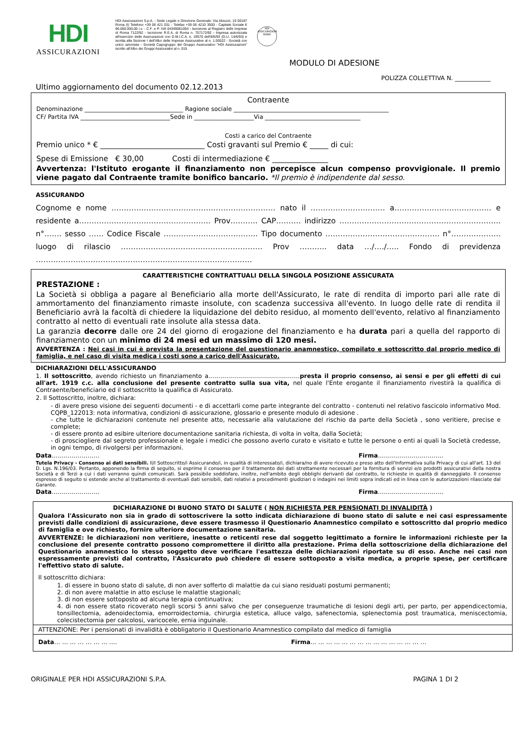HDI
ASSICURAZIONI
HDI Assicurazioni S.p.A. - Sede Legale e Direzione Generale: Via Abruzzi, 10 00187 Roma (I) Telefono +39 06 421 031 - Telefax +39 06 4210 3500 - Capitale Sociale € 96.000.000,00 i.v. - C.F. e P. IVA 04349061004 - Iscrizione al Registro delle Imprese di Roma 7122/92 - Iscrizione R.E.A. di Roma n. 757172/92 - Impresa autorizzata all'esercizio delle Assicurazioni con D.M.I.C.A. n. 19570 dell'8/6/93 (G.U. 14/6/93) e iscritta alla Sezione I dell'Albo delle Imprese Assicurative al n. 1.00022 - Società con unico azionista - Società Capogruppo del Gruppo Assicurativo "HDI Assicurazioni" iscritto all'Albo dei Gruppi Assicurativi al n. 015
HDI ASSICURAZIONI ROMA
MODULO DI ADESIONE
POLIZZA COLLETTIVA N. ____________
Ultimo aggiornamento del documento 02.12.2013
Contraente
Denominazione _________________________________ Ragione sociale ____________________________________________________
CF/ Partita IVA ______________________________Sede in ____________________Via ________________________________
Costi a carico del Contraente
Premio unico * € ____________________________ Costi gravanti sul Premio € _____ di cui:
Spese di Emissione € 30,00 Costi di intermediazione € _______________
Avvertenza: l'Istituto erogante il finanziamento non percepisce alcun compenso provvigionale. Il premio viene pagato dal Contraente tramite bonifico bancario. *Il premio è indipendente dal sesso.
ASSICURANDO
Cognome e nome ………………………………………………………… nato il ………………………… a………………………………… e residente a…………………………………………….. Prov……….. CAP………. indirizzo ……………………………………………………….. n°……. sesso …… Codice Fiscale ……………………………….. Tipo documento ………………………………………. n°……………….. luogo di rilascio ………………………………………………… Prov ……….. data …/…./….. Fondo di previdenza ……………………………………………………………………………
CARATTERISTICHE CONTRATTUALI DELLA SINGOLA POSIZIONE ASSICURATA
PRESTAZIONE :
La Società si obbliga a pagare al Beneficiario alla morte dell'Assicurato, le rate di rendita di importo pari alle rate di ammortamento del finanziamento rimaste insolute, con scadenza successiva all'evento. In luogo delle rate di rendita il Beneficiario avrà la facoltà di chiedere la liquidazione del debito residuo, al momento dell'evento, relativo al finanziamento contratto al netto di eventuali rate insolute alla stessa data.
La garanzia decorre dalle ore 24 del giorno di erogazione del finanziamento e ha durata pari a quella del rapporto di finanziamento con un minimo di 24 mesi ed un massimo di 120 mesi.
AVVERTENZA : Nei casi in cui è prevista la presentazione del questionario anamnestico, compilato e sottoscritto dal proprio medico di famiglia, e nel caso di visita medica i costi sono a carico dell'Assicurato.
DICHIARAZIONI DELL'ASSICURANDO
1. Il sottoscritto, avendo richiesto un finanziamento a……………………………………….presta il proprio consenso, ai sensi e per gli effetti di cui all'art. 1919 c.c. alla conclusione del presente contratto sulla sua vita, nel quale l'Ente erogante il finanziamento rivestirà la qualifica di Contraente/beneficiario ed il sottoscritto la qualifica di Assicurato.
2. Il Sottoscritto, inoltre, dichiara:
- di avere preso visione dei seguenti documenti - e di accettarli come parte integrante del contratto - contenuti nel relativo fascicolo informativo Mod. CQPB_122013: nota informativa, condizioni di assicurazione, glossario e presente modulo di adesione .
- che tutte le dichiarazioni contenute nel presente atto, necessarie alla valutazione del rischio da parte della Società , sono veritiere, precise e complete;
- di essere pronto ad esibire ulteriore documentazione sanitaria richiesta, di volta in volta, dalla Società;
- di prosciogliere dal segreto professionale e legale i medici che possono averlo curato e visitato e tutte le persone o enti ai quali la Società credesse, in ogni tempo, di rivolgersi per informazioni.
Data…………………… Firma……………………………
Tutela Privacy - Consenso ai dati sensibili. Il/I Sottoscritto/i Assicurando/i, in qualità di interessato/i, dichiara/no di avere ricevuto e preso atto dell'Informativa sulla Privacy di cui all'art. 13 del D. Lgs. N.196/03. Pertanto, apponendo la firma di seguito, si esprime il consenso per il trattamento dei dati strettamente necessari per la fornitura di servizi e/o prodotti assicurativi della nostra Società e di Terzi a cui i dati verranno quindi comunicati. Sarà possibile soddisfare, inoltre, nell'ambito degli obblighi derivanti dal contratto, le richieste in qualità di danneggiato. Il consenso espresso di seguito si estende anche al trattamento di eventuali dati sensibili, dati relativi a procedimenti giudiziari o indagini nei limiti sopra indicati ed in linea con le autorizzazioni rilasciate dal Garante.
Data…………………… Firma……………………………
DICHIARAZIONE DI BUONO STATO DI SALUTE ( NON RICHIESTA PER PENSIONATI DI INVALIDITÀ )
Qualora l'Assicurato non sia in grado di sottoscrivere la sotto indicata dichiarazione di buono stato di salute e nei casi espressamente previsti dalle condizioni di assicurazione, deve essere trasmesso il Questionario Anamnestico compilato e sottoscritto dal proprio medico di famiglia e ove richiesto, fornire ulteriore documentazione sanitaria.
AVVERTENZE: le dichiarazioni non veritiere, inesatte o reticenti rese dal soggetto legittimato a fornire le informazioni richieste per la conclusione del presente contratto possono compromettere il diritto alla prestazione. Prima della sottoscrizione della dichiarazione del Questionario anamnestico lo stesso soggetto deve verificare l'esattezza delle dichiarazioni riportate su di esso. Anche nei casi non espressamente previsti dal contratto, l'Assicurato può chiedere di essere sottoposto a visita medica, a proprie spese, per certificare l'effettivo stato di salute.
Il sottoscritto dichiara:
1. di essere in buono stato di salute, di non aver sofferto di malattie da cui siano residuati postumi permanenti;
2. di non avere malattie in atto escluse le malattie stagionali;
3. di non essere sottoposto ad alcuna terapia continuativa;
4. di non essere stato ricoverato negli scorsi 5 anni salvo che per conseguenze traumatiche di lesioni degli arti, per parto, per appendicectomia, tonsillectomia, adenoidectomia, emorroidectomia, chirurgia estetica, alluce valgo, safenectomia, splenectomia post traumatica, meniscectomia, colecistectomia per calcolosi, varicocele, ernia inguinale.
ATTENZIONE: Per i pensionati di invalidità è obbligatorio il Questionario Anamnestico compilato dal medico di famiglia
Data… … … … … … … …. Firma… … … … … … … … … … … … … … …
ORIGINALE PER HDI ASSICURAZIONI S.P.A. PAGINA 1 DI 2